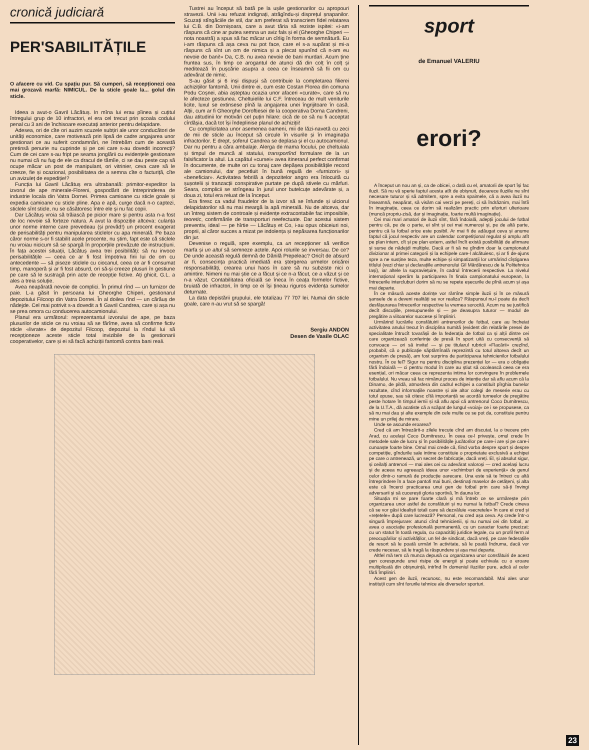cronică judiciară
PER'SABILITĂȚILE
O afacere cu vid. Cu spațiu pur. Să cumperi, să recepționezi cea mai grozavă marfă: NIMICUL. De la sticle goale la... golul din sticle.
Ideea a avut-o Gavril Lăcătuș. In mîna lui erau pîinea și cuțitul întregului grup de 10 infractori, el era cel trecut prin școala codului penal cu 3 ani de închisoare executați anterior pentru delapidare.
Adesea, ori de cîte ori auzim scuzele subțiri ale unor conducători de unități economice, care motivează prin lipsă de cadre angajarea unor gestionari ce au suferit condamnări, ne întrebăm cum de această pretinsă penurie nu cuprinde și pe cei care s-au dovedit incorecți? Cum de cei care s-au fript pe seama jonglării cu evidențele gestionare nu numai că nu fug de ele ca dracul de tămîie, ci se dau peste cap să ocupe măcar un post de manipulant, ori vitrinier, ceva care să le creeze, fie și ocazional, posibilitatea de a semna cîte o facturiță, cîte un avizuleț de expediție!?
Funcția lui Gavril Lăcătuș era ultrabanală: primitor-expeditor la izvorul de ape minerale-Floreni, gospodărit de Intreprinderea de industrie locala din Vatra Dornei. Primea camioane cu sticle goale și expedia camioane cu sticle pline. Apa e apă, curge dacă n-o captezi, sticlele sînt sticle, nu se căsătoresc între ele și nu fac copii.
Dar Lăcătuș vroia să trăiască pe picior mare și pentru asta n-a fost de loc nevoie să forțeze natura. A avut la dispoziție altceva: culanța unor norme interne care prevedeau (și prevăd!) un procent exagerat de perisabilități pentru manipularea sticlelor cu apa minerală. Pe baza căror norme s-or fi stabilit acele procente, nu știm, fapt este că sticlele nu vroiau nicicum să se spargă în proporțiile prevăzute de instrucțiuni. În fața acestei situații, Lăcătuș avea trei posibilități: să nu invoce perisabilitățile — ceea ce ar fi fost împotriva firii lui de om cu antecedente — să piseze sticlele cu ciocanul, ceea ce ar fi consumat timp, manoperă și ar fi fost absurd, ori să-și creeze plusuri în gestiune pe care să le sustragă prin acte de recepție fictive. Ați ghicit, G.L. a ales a treia soluție.
Avea neapărată nevoie de complici. În primul rînd — un furnizor de paie. L-a găsit în persoana lui Gheorghe Chiperi, gestionarul depozitului Filcoop din Vatra Dornei. În al doilea rînd — un cărăuș de nădejde. Cel mai potrivit s-a dovedit a fi Gavril Candrea, care și așa nu se prea omora cu conducerea autocamionului.
Planul era următorul: reprezentantul izvorului de ape, pe baza plusurilor de sticle ce nu vroiau să se fărîme, avea să confirme fictiv sticle «livrate» de depozitul Filcoop, depozitul la rîndul lui să recepționeze aceste sticle total invizibile de la gestionarii cooperativelor, care și ei să facă achiziții fantomă contra bani reali.
Tustrei au început să bată pe la ușile gestionarilor cu apropouri stravezii. Unii i-au refuzat indignați, atrăgîndu-și disprețul șnapanilor. Scuzați stîngăciile de stil, dar am preferat să transcriem fidel relatarea lui C.B. din Dornișoara, care a avut tăria să reziste ispitei: «i-am răspuns că cine ar putea semna un aviz fals și el (Gheorghe Chiperi — nota noastră) a spus să fac măcar un cîrlig în forma de semnătură. Eu i-am răspuns că așa ceva nu pot face, care el s-a supărat și mi-a răspuns că sînt un om de nimica și a plecat spunînd că n-am eu nevoie de bani!» Da, C.B. nu avea nevoie de bani murdari. Acum ține fruntea sus, în timp ce arogantul de atunci dă din colț în colț și meditează în pușcărie asupra a ceea ce înseamnă să fii om cu adevărat de nimic.
S-au găsit și 6 inși dispuși să contribuie la completarea filierei achizițiilor fantomă. Unii dintre ei, cum este Costan Florea din comuna Podu Coșnei, abia așteptau ocazia unor afaceri «curate», care să nu le afecteze gestiunea. Cheltuielile lui C.F. întreceau de mult veniturile licite, luxul se extinsese pînă la angajarea unei îngrijitoare în casă. Alții, cum ar fi Gheorghe Doroftiesei de la cooperativa Dorna Candreni, dau atitudinii lor motivări cel puțin hilare: cică de ce să nu fi acceptat cîrdășia, dacă tot își îndeplinise planul de achiziții!
Cu complicitatea unor asemenea oameni, mii de lăzi-navetă cu zeci de mii de sticle au început să circule în visurile și în imaginația infractorilor. E drept, șoferul Candrea se deplasa și el cu autocamionul. Dar nu pentru a căra ambalaje. Alerga de mama focului, pe cheltuiala și timpul de muncă al statului, transportînd formulare de la un falsificator la altul. La capătul «cursei» avea itinerarul perfect confirmat în documente, de multe ori cu tonaj care depășea posibilitățile record ale camionului, dar pecetluit în bună regulă de «furnizori» și «beneficiar». Activitatea febrilă a depozitelor angro era înlocuită cu șușotelii și tranzacții conspirative purtate pe după stivele cu mărfuri. Seara, complicii se strîngeau în jurul unor butelcuțe adevărate și, a doua zi, totul era reluat de la început.
Era firesc ca vadul fraudelor de la izvor să se înfunde și ulciorul delapidatorilor să nu mai meargă la apă minerală. Nu de altceva, dar un întreg sistem de controale și evidențe extracontabile fac imposibile, teoretic, confirmările de transporturi neefectuate. Dar acestui sistem preventiv, ideal — pe hîrtie — Lăcătuș et Co, i-au opus obiceiuri noi, proprii, al căror succes a mizat pe indolența și nepăsarea funcționarilor din jur.
Devenise o regulă, spre exemplu, ca un recepționer să verifice marfa și un altul să semneze actele. Apoi rolurile se inversau. De ce? De unde această regulă demnă de Dănilă Prepeleac? Oricît de absurd ar fi, consecința practică imediată era ștergerea urmelor oricărei responsabilități, crearea unui haos în care să nu subziste nici o amintire. Nimeni nu mai știe ce a făcut și ce n-a făcut, ce a văzut și ce n-a văzut. Contabilitatea oficială se îneca în ceața formelor fictive, bruiată de infractori, în timp ce ei își țineau riguros evidența sumelor deturnate.
La data depistării grupului, ele totalizau 77 707 lei. Numai din sticle goale, care n-au vrut să se spargă!
Sergiu ANDON
Desen de Vasile OLAC
sport
de Emanuel VALERIU
erori?
A început un nou an și, ca de obicei, o dată cu el, amatorii de sport își fac iluzii. Să nu vă sperie faptul acesta atît de obișnuit, deoarece iluziile ne sînt necesare tuturor și să admitem, spre a evita spaimele, că a avea iluzii nu înseamnă, neapărat, să visăm cai verzi pe pereți, ci să îndrăznim, mai întîi în imaginație, ceea ce dorim să realizăm practic prin eforturi ulterioare (muncă propriu-zisă, dar și imaginație, foarte multă imaginație).
Cei mai mari amatori de iluzii sînt, fără îndoială, adepții jocului de fotbal pentru că, pe de o parte, ei sînt și cei mai numeroși și, pe de altă parte, pentru că la fotbal orice este posibil. Ar mai fi de adăugat ceva și anume faptul că jocul respectiv are un calendar competițional regulat și amplu atît pe plan intern, cît și pe plan extern, astfel încît există posibilități de afirmare și surse de nădejdi multiple. Dacă ar fi să ne gîndim doar la campionatul divizionar al primei categorii și la echipele care-l alcătuiesc, și ar fi de-ajuns spre a ne susține teza, multe echipe și simpatizanții lor urmărind cîștigarea titlului (vezi chiar și declarațiile antrenorului Gil Mărdărescu de la Politehnica Iași), iar altele la supraviețuire, în cadrul întrecerii respective. La nivelul internațional sperăm la participarea în finala campionatului european, la întrecerile intercluburi dorim să nu se repete eșecurile de pînă acum și așa mai departe.
În ce măsură aceste dorințe vor rămîne simple iluzii și în ce măsură șansele de a deveni realități se vor realiza? Răspunsul nu-l poate da decît desfășurarea întrecerilor respective la vremea sorocită. Acum nu se justifică decît discuțiile, presupunerile și — pe deasupra tuturor — modul de pregătire a viitoarelor succese și împliniri.
Urmărind lucrările consfătuirii antrenorilor de fotbal, care au încheiat activitatea anului trecut în disciplina numită (evident din relatările presei de specialitate întrucît tovarășii de la federația de fotbal ca și alții dintre cei care organizează conferințe de presă în sport uită cu consecvență să convoace — ori să invite! — și pe titularul rubricii «Flacării» crezînd, probabil, că o publicație săptămînală reprezintă cu totul altceva decît un organism de presă), am fost surprins de participarea tehnicienilor fotbalului nostru. În ce fel? Sigur nu pentru disciplina prezenței lor — era o obligație fără îndoială — ci pentru modul în care au știut să ocolească ceea ce era esențial, ori măcar ceea ce reprezenta intima lor convingere în problemele fotbalului. Nu vreau să fac nimănui proces de intenție dar să aflu acum că la Dinamo, de pildă, atmosfera din cadrul echipei a constituit pîrghia bunelor rezultate, cînd informațiile noastre și ale altor colegi de meserie erau cu totul opuse, sau să citesc cîtă importanță se acordă turneelor de pregătire peste hotare în timpul iernii și să aflu apoi că antrenorul Coco Dumitrescu, de la U.T.A., dă acatiste că a scăpat de lungul «voiaj» ce i se propusese, ca să nu mai dau și alte exemple din cele multe ce se pot da, constituie pentru mine un prilej de mirare.
Unde se ascunde eroarea?
Cred că am întrezărit-o zilele trecute cînd am discutat, la o trecere prin Arad, cu același Coco Dumitrescu. În ceea ce-l privește, omul crede în metodele sale de lucru și în posibilitățile jucătorilor pe care-i are și pe care-i cunoaște foarte bine. Omul mai crede că, fiind vorba despre sport și despre competiție, gîndurile sale intime constituie o proprietate exclusivă a echipei pe care o antrenează, un secret de fabricație, dacă vreți. El, și absolut sigur, și ceilalți antrenori — mai ales cei cu adevărat valoroși — cred același lucru și de aceea nu agreează ideea unor «schimburi de experiență» de genul celor dintr-o ramură de producție oarecare. Una este să te întreci cu altă întreprindere în a face pantofi mai buni, destinați maselor de cetățeni, și alta este că încerci practicarea unui gen de fotbal prin care să-ți învingi adversarii și să cucerești gloria sportivă, în dauna lor.
Situația mi se pare foarte clară și mă întreb ce se urmărește prin organizarea unor astfel de consfătuiri și nu numai la fotbal? Crede cineva că se vor găsi idealiști totali care să dezvăluie «secretele» în care ei cred și «rețetele» după care lucrează? Personal, nu cred așa ceva. Aș crede într-o singură împrejurare: atunci cînd tehnicienii, și nu numai cei din fotbal, ar avea o asociație profesională permanentă, cu un caracter foarte precizat: cu un statut în toată regula, cu capacități juridice legale, cu un profil ferm al preocupărilor și activităților, un fel de sindicat, dacă vreți, pe care federațiile de resort să le poată urmări în activitate, să le poată îndruma, dacă vor crede necesar, să le tragă la răspundere și așa mai departe.
Altfel mă tem că munca depusă cu organizarea unor consfătuiri de acest gen corespunde unei risipe de energii și poate echivala cu o eroare multiplicată din obișnuință, intrînd în domeniul iluziilor pure, adică al celor fără împliniri.
Acest gen de iluzii, recunosc, nu este recomandabil. Mai ales unor instituții cum sînt forurile tehnice ale diverselor sporturi.
23